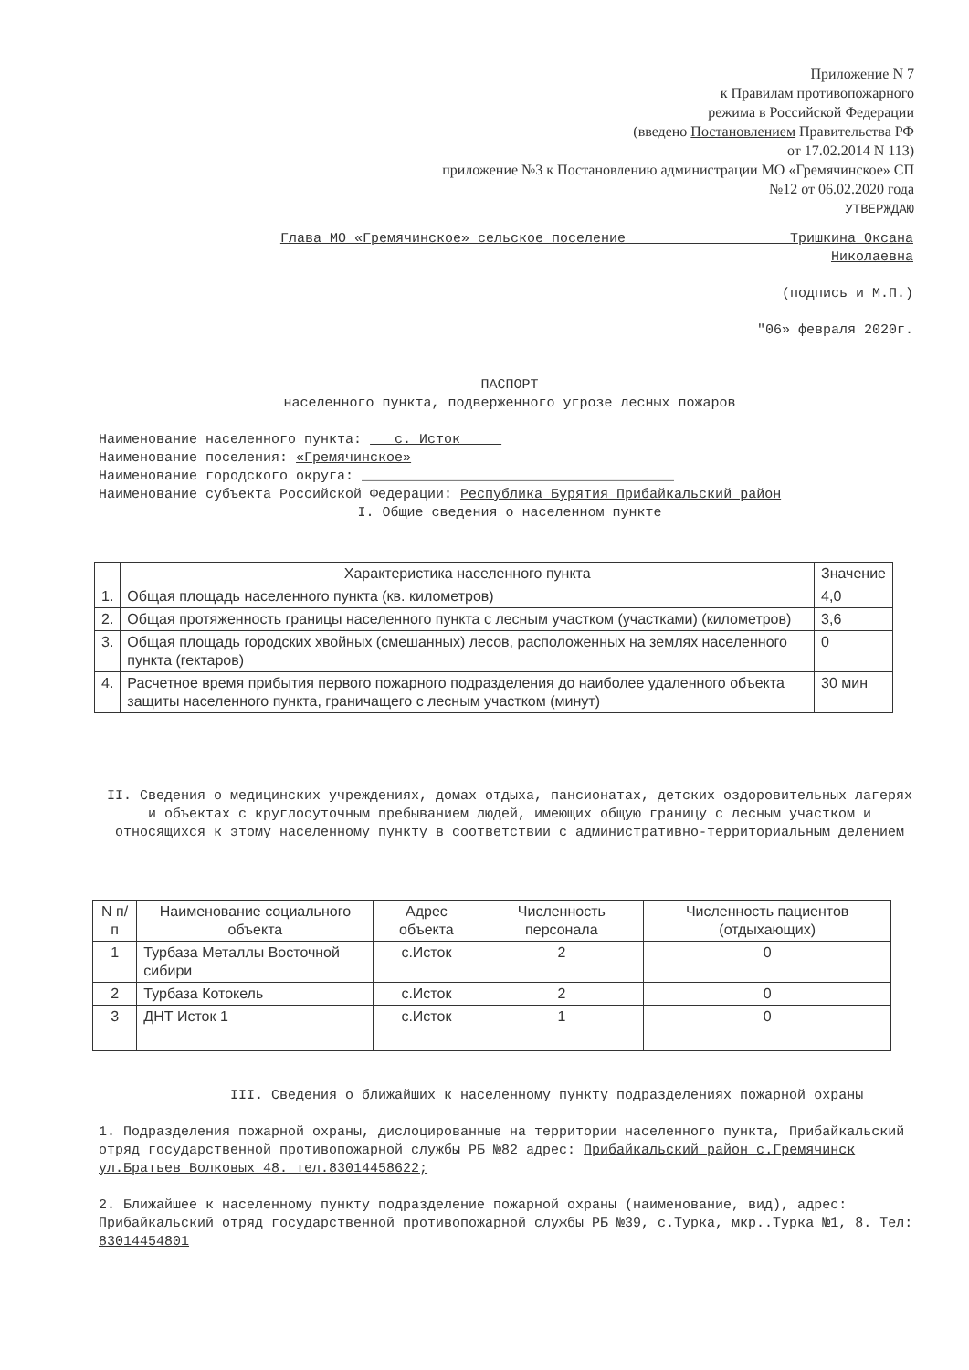Приложение N 7
к Правилам противопожарного
режима в Российской Федерации
(введено Постановлением Правительства РФ
от 17.02.2014 N 113)
приложение №3 к Постановлению администрации МО «Гремячинское» СП
№12 от 06.02.2020 года
УТВЕРЖДАЮ
Глава МО «Гремячинское» сельское поселение Тришкина Оксана
Николаевна
(подпись и М.П.)
"06» февраля 2020г.
ПАСПОРТ
населенного пункта, подверженного угрозе лесных пожаров
Наименование населенного пункта: с. Исток
Наименование поселения: «Гремячинское»
Наименование городского округа: ______________________________________
Наименование субъекта Российской Федерации: Республика Бурятия Прибайкальский район
I. Общие сведения о населенном пункте
| | Характеристика населенного пункта | Значение |
| --- | --- | --- |
| 1. | Общая площадь населенного пункта (кв. километров) | 4,0 |
| 2. | Общая протяженность границы населенного пункта с лесным участком (участками) (километров) | 3,6 |
| 3. | Общая площадь городских хвойных (смешанных) лесов, расположенных на землях населенного пункта (гектаров) | 0 |
| 4. | Расчетное время прибытия первого пожарного подразделения до наиболее удаленного объекта защиты населенного пункта, граничащего с лесным участком (минут) | 30 мин |
II. Сведения о медицинских учреждениях, домах отдыха, пансионатах, детских оздоровительных лагерях и объектах с круглосуточным пребыванием людей, имеющих общую границу с лесным участком и относящихся к этому населенному пункту в соответствии с административно-территориальным делением
| N п/п | Наименование социального объекта | Адрес объекта | Численность персонала | Численность пациентов (отдыхающих) |
| --- | --- | --- | --- | --- |
| 1 | Турбаза Металлы Восточной сибири | с.Исток | 2 | 0 |
| 2 | Турбаза Котокель | с.Исток | 2 | 0 |
| 3 | ДНТ Исток 1 | с.Исток | 1 | 0 |
III. Сведения о ближайших к населенному пункту подразделениях пожарной охраны
1. Подразделения пожарной охраны, дислоцированные на территории населенного пункта, Прибайкальский отряд государственной противопожарной службы РБ №82 адрес: Прибайкальский район с.Гремячинск ул.Братьев Волковых 48. тел.83014458622;
2. Ближайшее к населенному пункту подразделение пожарной охраны (наименование, вид), адрес: Прибайкальский отряд государственной противопожарной службы РБ №39, с.Турка, мкр..Турка №1, 8. Тел: 83014454801